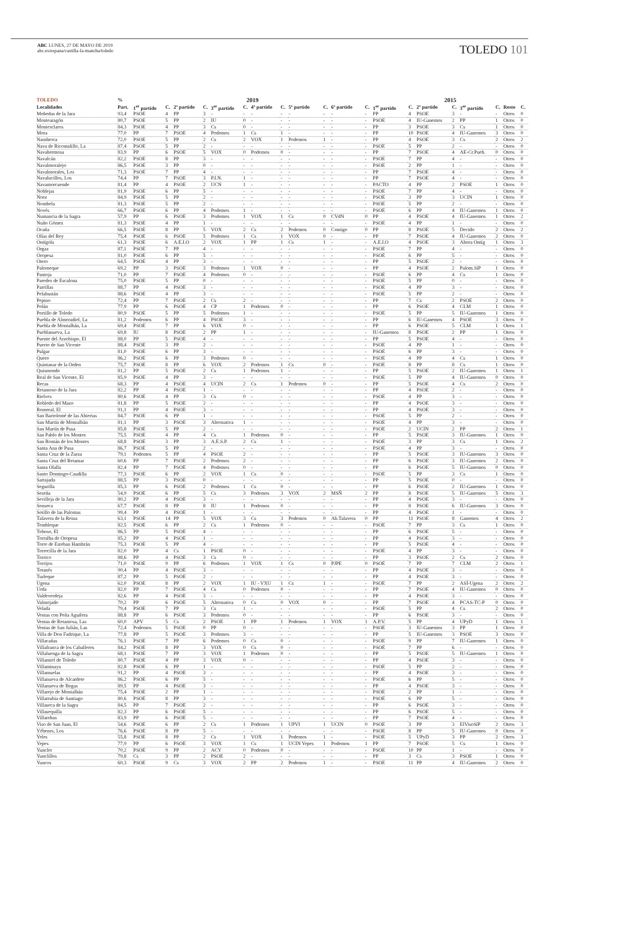ABC LUNES, 27 DE MAYO DE 2019
abc.es/espana/castilla-la-mancha/toledo
TOLEDO 101
| TOLEDO | % | 2019 | | | | | | | | | | | | 2015 | | | | | | | |
| --- | --- | --- | --- | --- | --- | --- | --- | --- | --- | --- | --- | --- | --- | --- | --- | --- | --- | --- | --- | --- | --- |
| Localidades | Part. | 1<sup>er</sup> partido | C. | 2º partido | C. | 3<sup>er</sup> partido | C. | 4º partido | C. | 5º partido | C. | 6º partido | C. | 1<sup>er</sup> partido | C. | 2º partido | C. | 3<sup>er</sup> partido | C. | Resto | C. |
| Mohedas de la Jara | 93,4 | PSOE | 4 | PP | 3 | - | - | - | - | - | - | - | - | PP | 4 | PSOE | 3 | - | - | Otros | 0 |
| Montearagón | 80,7 | PSOE | 5 | PP | 2 | IU | 0 | - | - | - | - | - | - | PSOE | 4 | IU-Ganemos | 2 | PP | 1 | Otros | 0 |
| Montesclaros | 84,3 | PSOE | 4 | PP | 3 | Cs | 0 | - | - | - | - | - | - | PP | 3 | PSOE | 3 | Cs | 1 | Otros | 0 |
| Mora | 77,0 | PP | 7 | PSOE | 4 | Podemos | 1 | Cs | 1 | - | - | - | - | PP | 10 | PSOE | 4 | IU-Ganemos | 3 | Otros | 0 |
| Nambroca | 72,0 | PSOE | 5 | PP | 2 | Cs | 2 | VOX | 1 | Podemos | 1 | - | - | PP | 4 | PSOE | 3 | Cs | 2 | Otros | 2 |
| Nava de Ricomalillo, La | 87,4 | PSOE | 5 | PP | 2 | - | - | - | - | - | - | - | - | PSOE | 5 | PP | 2 | - | - | Otros | 0 |
| Navahermosa | 83,9 | PP | 6 | PSOE | 5 | VOX | 0 | Podemos | 0 | - | - | - | - | PP | 7 | PSOE | 4 | AE-Cr.Pueb. | 0 | Otros | 0 |
| Navalcán | 82,2 | PSOE | 8 | PP | 3 | - | - | - | - | - | - | - | - | PSOE | 7 | PP | 4 | - | - | Otros | 0 |
| Navalmoralejo | 86,5 | PSOE | 3 | PP | 0 | - | - | - | - | - | - | - | - | PSOE | 2 | PP | 1 | - | - | Otros | 0 |
| Navalmorales, Los | 71,3 | PSOE | 7 | PP | 4 | - | - | - | - | - | - | - | - | PP | 7 | PSOE | 4 | - | - | Otros | 0 |
| Navalucillos, Los | 74,4 | PP | 7 | PSOE | 3 | P.I.N. | 1 | - | - | - | - | - | - | PP | 7 | PSOE | 4 | - | - | Otros | 0 |
| Navamorcuende | 81,4 | PP | 4 | PSOE | 2 | UCN | 1 | - | - | - | - | - | - | PACTO | 4 | PP | 2 | PSOE | 1 | Otros | 0 |
| Noblejas | 81,9 | PSOE | 6 | PP | 5 | - | - | - | - | - | - | - | - | PSOE | 7 | PP | 4 | - | - | Otros | 0 |
| Noez | 84,9 | PSOE | 5 | PP | 2 | - | - | - | - | - | - | - | - | PSOE | 3 | PP | 3 | UCIN | 1 | Otros | 0 |
| Nombela | 81,3 | PSOE | 5 | PP | 2 | - | - | - | - | - | - | - | - | PSOE | 5 | PP | 2 | - | - | Otros | 0 |
| Novés | 66,7 | PSOE | 6 | PP | 4 | Podemos | 1 | - | - | - | - | - | - | PSOE | 6 | PP | 4 | IU-Ganemos | 1 | Otros | 0 |
| Numancia de la Sagra | 57,9 | PP | 6 | PSOE | 3 | Podemos | 1 | VOX | 1 | Cs | 0 | CVdN | 0 | PP | 4 | PSOE | 4 | IU-Ganemos | 1 | Otros | 2 |
| Nuño Gómez | 81,3 | PSOE | 4 | PP | 1 | - | - | - | - | - | - | - | - | PSOE | 4 | PP | 1 | - | - | Otros | 0 |
| Ocaña | 66,5 | PSOE | 8 | PP | 5 | VOX | 2 | Cs | 2 | Podemos | 0 | Contigo | 0 | PP | 8 | PSOE | 5 | Decido | 2 | Otros | 2 |
| Olías del Rey | 75,4 | PSOE | 6 | PSOE | 5 | Podemos | 1 | Cs | 1 | VOX | 0 | - | - | PP | 7 | PSOE | 4 | IU-Ganemos | 2 | Otros | 0 |
| Ontígola | 61,3 | PSOE | 6 | A.E.I.O | 2 | VOX | 1 | PP | 1 | Cs | 1 | - | - | A.E.I.O | 4 | PSOE | 3 | Ahora Ontíg | 1 | Otros | 3 |
| Orgaz | 87,1 | PSOE | 7 | PP | 4 | - | - | - | - | - | - | - | - | PSOE | 7 | PP | 4 | - | - | Otros | 0 |
| Oropesa | 81,0 | PSOE | 6 | PP | 5 | - | - | - | - | - | - | - | - | PSOE | 6 | PP | 5 | - | - | Otros | 0 |
| Otero | 64,5 | PSOE | 4 | PP | 3 | - | - | - | - | - | - | - | - | PP | 5 | PSOE | 2 | - | - | Otros | 0 |
| Palomeque | 69,2 | PP | 3 | PSOE | 3 | Podemos | 1 | VOX | 0 | - | - | - | - | PP | 4 | PSOE | 2 | Palom.SíP | 1 | Otros | 0 |
| Pantoja | 71,0 | PP | 7 | PSOE | 4 | Podemos | 0 | - | - | - | - | - | - | PSOE | 6 | PP | 4 | Cs | 1 | Otros | 0 |
| Paredes de Escalona | 75,0 | PSOE | 5 | PP | 0 | - | - | - | - | - | - | - | - | PSOE | 5 | PP | 0 | - | - | Otros | 0 |
| Parrillas | 88,7 | PP | 4 | PSOE | 3 | - | - | - | - | - | - | - | - | PSOE | 4 | PP | 3 | - | - | Otros | 0 |
| Pelahustán | 88,6 | PSOE | 4 | PP | 3 | - | - | - | - | - | - | - | - | PSOE | 5 | PP | 2 | - | - | Otros | 0 |
| Pepino | 72,4 | PP | 7 | PSOE | 2 | Cs | 2 | - | - | - | - | - | - | PP | 7 | Cs | 2 | PSOE | 2 | Otros | 0 |
| Polán | 77,9 | PP | 6 | PSOE | 4 | CP | 1 | Podemos | 0 | - | - | - | - | PP | 6 | PSOE | 4 | CLM | 1 | Otros | 0 |
| Portillo de Toledo | 80,9 | PSOE | 5 | PP | 5 | Podemos | 1 | - | - | - | - | - | - | PSOE | 5 | PP | 5 | IU-Ganemos | 1 | Otros | 0 |
| Puebla de Almoradiel, La | 81,2 | Podemos | 6 | PP | 4 | PSOE | 3 | - | - | - | - | - | - | PP | 6 | IU-Ganemos | 4 | PSOE | 3 | Otros | 0 |
| Puebla de Montalbán, La | 69,4 | PSOE | 7 | PP | 6 | VOX | 0 | - | - | - | - | - | - | PP | 6 | PSOE | 5 | CLM | 1 | Otros | 1 |
| Pueblanueva, La | 69,8 | IU | 8 | PSOE | 2 | PP | 1 | - | - | - | - | - | - | IU-Ganemos | 8 | PSOE | 2 | PP | 1 | Otros | 0 |
| Puente del Arzobispo, El | 88,0 | PP | 5 | PSOE | 4 | - | - | - | - | - | - | - | - | PP | 5 | PSOE | 4 | - | - | Otros | 0 |
| Puerto de San Vicente | 88,4 | PSOE | 3 | PP | 2 | - | - | - | - | - | - | - | - | PSOE | 4 | PP | 1 | - | - | Otros | 0 |
| Pulgar | 81,0 | PSOE | 6 | PP | 3 | - | - | - | - | - | - | - | - | PSOE | 6 | PP | 3 | - | - | Otros | 0 |
| Quero | 86,2 | PSOE | 6 | PP | 3 | Podemos | 0 | - | - | - | - | - | - | PSOE | 4 | PP | 4 | Cs | 1 | Otros | 0 |
| Quintanar de la Orden | 75,7 | PSOE | 8 | PP | 6 | VOX | 2 | Podemos | 1 | Cs | 0 | - | - | PSOE | 8 | PP | 8 | Cs | 1 | Otros | 0 |
| Quismondo | 81,2 | PP | 5 | PSOE | 2 | Cs | 1 | Podemos | 1 | - | - | - | - | PP | 5 | PSOE | 2 | IU-Ganemos | 1 | Otros | 1 |
| Real de San Vicente, El | 85,9 | PSOE | 4 | PP | 3 | - | - | - | - | - | - | - | - | PSOE | 5 | PP | 4 | IU-Ganemos | 0 | Otros | 0 |
| Recas | 68,3 | PP | 4 | PSOE | 4 | UCIN | 2 | Cs | 1 | Podemos | 0 | - | - | PP | 5 | PSOE | 4 | Cs | 2 | Otros | 0 |
| Retamoso de la Jara | 82,2 | PP | 4 | PSOE | 1 | - | - | - | - | - | - | - | - | PP | 4 | PSOE | 2 | - | - | Otros | 0 |
| Rielves | 80,6 | PSOE | 4 | PP | 3 | Cs | 0 | - | - | - | - | - | - | PSOE | 4 | PP | 3 | - | - | Otros | 0 |
| Robledo del Mazo | 81,8 | PP | 5 | PSOE | 2 | - | - | - | - | - | - | - | - | PP | 4 | PSOE | 3 | - | - | Otros | 0 |
| Romeral, El | 91,1 | PP | 4 | PSOE | 3 | - | - | - | - | - | - | - | - | PP | 4 | PSOE | 3 | - | - | Otros | 0 |
| San Bartolomé de las Abiertas | 84,7 | PSOE | 6 | PP | 1 | - | - | - | - | - | - | - | - | PSOE | 5 | PP | 2 | - | - | Otros | 0 |
| San Martín de Montalbán | 81,1 | PP | 3 | PSOE | 3 | Alternativa | 1 | - | - | - | - | - | - | PSOE | 4 | PP | 3 | - | - | Otros | 0 |
| San Martín de Pusa | 85,8 | PSOE | 5 | PP | 2 | - | - | - | - | - | - | - | - | PSOE | 2 | UCIN | 2 | PP | 2 | Otros | 1 |
| San Pablo de los Montes | 75,5 | PSOE | 4 | PP | 4 | Cs | 1 | Podemos | 0 | - | - | - | - | PP | 5 | PSOE | 3 | IU-Ganemos | 1 | Otros | 0 |
| San Román de los Montes | 68,8 | PSOE | 3 | PP | 3 | A.E.S.P. | 2 | Cs | 1 | - | - | - | - | PSOE | 3 | PP | 3 | Cs | 1 | Otros | 2 |
| Santa Ana de Pusa | 86,7 | PSOE | 5 | PP | 2 | - | - | - | - | - | - | - | - | PSOE | 4 | PP | 3 | - | - | Otros | 0 |
| Santa Cruz de la Zarza | 79,1 | Podemos | 5 | PP | 4 | PSOE | 2 | - | - | - | - | - | - | PP | 5 | PSOE | 3 | IU-Ganemos | 3 | Otros | 0 |
| Santa Cruz del Retamar | 60,6 | PP | 7 | PSOE | 2 | Podemos | 2 | - | - | - | - | - | - | PP | 6 | PSOE | 3 | IU-Ganemos | 2 | Otros | 0 |
| Santa Olalla | 82,4 | PP | 7 | PSOE | 4 | Podemos | 0 | - | - | - | - | - | - | PP | 6 | PSOE | 5 | IU-Ganemos | 0 | Otros | 0 |
| Santo Domingo-Caudilla | 77,3 | PSOE | 6 | PP | 2 | VOX | 1 | Cs | 0 | - | - | - | - | PSOE | 5 | PP | 3 | Cs | 1 | Otros | 0 |
| Sartajada | 88,5 | PP | 3 | PSOE | 0 | - | - | - | - | - | - | - | - | PP | 5 | PSOE | 0 | - | - | Otros | 0 |
| Segurilla | 85,3 | PP | 6 | PSOE | 2 | Podemos | 1 | Cs | 0 | - | - | - | - | PP | 6 | PSOE | 2 | IU-Ganemos | 1 | Otros | 0 |
| Seseña | 54,9 | PSOE | 6 | PP | 5 | Cs | 3 | Podemos | 3 | VOX | 2 | MSÑ | 2 | PP | 8 | PSOE | 5 | IU-Ganemos | 5 | Otros | 3 |
| Sevilleja de la Jara | 80,2 | PP | 4 | PSOE | 3 | - | - | - | - | - | - | - | - | PP | 4 | PSOE | 3 | - | - | Otros | 0 |
| Sonseca | 67,7 | PSOE | 8 | PP | 8 | IU | 1 | Podemos | 0 | - | - | - | - | PP | 8 | PSOE | 6 | IU-Ganemos | 3 | Otros | 0 |
| Sotillo de las Palomas | 99,4 | PP | 4 | PSOE | 1 | - | - | - | - | - | - | - | - | PP | 4 | PSOE | 1 | - | - | Otros | 0 |
| Talavera de la Reina | 63,1 | PSOE | 14 | PP | 5 | VOX | 3 | Cs | 3 | Podemos | 0 | Ah.Talavera | 0 | PP | 11 | PSOE | 8 | Ganemos | 4 | Otros | 2 |
| Tembleque | 82,5 | PSOE | 6 | PP | 2 | Cs | 1 | Podemos | 0 | - | - | - | - | PSOE | 7 | PP | 3 | Cs | 1 | Otros | 0 |
| Toboso, El | 86,5 | PP | 5 | PSOE | 4 | - | - | - | - | - | - | - | - | PP | 6 | PSOE | 5 | - | - | Otros | 0 |
| Torralba de Oropesa | 85,2 | PP | 4 | PSOE | 1 | - | - | - | - | - | - | - | - | PP | 4 | PSOE | 3 | - | - | Otros | 0 |
| Torre de Esteban Hambrán | 75,3 | PSOE | 5 | PP | 4 | - | - | - | - | - | - | - | - | PP | 5 | PSOE | 4 | - | - | Otros | 0 |
| Torrecilla de la Jara | 82,0 | PP | 4 | Cs | 1 | PSOE | 0 | - | - | - | - | - | - | PSOE | 4 | PP | 3 | - | - | Otros | 0 |
| Torrico | 88,6 | PP | 4 | PSOE | 3 | Cs | 0 | - | - | - | - | - | - | PP | 3 | PSOE | 2 | Cs | 2 | Otros | 0 |
| Torrijos | 71,0 | PSOE | 9 | PP | 6 | Podemos | 1 | VOX | 1 | Cs | 0 | PJPE | 0 | PSOE | 7 | PP | 7 | CLM | 2 | Otros | 1 |
| Totanés | 90,4 | PP | 4 | PSOE | 3 | - | - | - | - | - | - | - | - | PP | 4 | PSOE | 3 | - | - | Otros | 0 |
| Turleque | 87,2 | PP | 5 | PSOE | 2 | - | - | - | - | - | - | - | - | PP | 4 | PSOE | 3 | - | - | Otros | 0 |
| Ugena | 62,0 | PSOE | 8 | PP | 2 | VOX | 1 | IU - VXU | 1 | Cs | 1 | - | - | PSOE | 7 | PP | 2 | ASÍ-Ugena | 2 | Otros | 2 |
| Urda | 82,0 | PP | 7 | PSOE | 4 | Cs | 0 | Podemos | 0 | - | - | - | - | PP | 7 | PSOE | 4 | IU-Ganemos | 0 | Otros | 0 |
| Valdeverdeja | 82,6 | PP | 4 | PSOE | 3 | - | - | - | - | - | - | - | - | PP | 4 | PSOE | 3 | - | - | Otros | 0 |
| Valmojado | 70,2 | PP | 6 | PSOE | 5 | Alternativa | 0 | Cs | 0 | VOX | 0 | - | - | PP | 7 | PSOE | 4 | PCAS-TC-P | 0 | Otros | 0 |
| Velada | 79,4 | PSOE | 7 | PP | 3 | Cs | 1 | - | - | - | - | - | - | PSOE | 5 | PP | 4 | Cs | 2 | Otros | 0 |
| Ventas con Peña Aguilera | 88,8 | PP | 6 | PSOE | 3 | Podemos | 0 | - | - | - | - | - | - | PP | 6 | PSOE | 3 | - | - | Otros | 0 |
| Ventas de Retamosa, Las | 60,0 | APV | 5 | Cs | 2 | PSOE | 1 | PP | 1 | Podemos | 1 | VOX | 1 | A.P.V. | 5 | PP | 4 | UPyD | 1 | Otros | 1 |
| Ventas de San Julián, Las | 72,4 | Podemos | 5 | PSOE | 0 | PP | 0 | - | - | - | - | - | - | PSOE | 3 | IU-Ganemos | 3 | PP | 1 | Otros | 0 |
| Villa de Don Fadrique, La | 77,8 | PP | 5 | PSOE | 3 | Podemos | 3 | - | - | - | - | - | - | PP | 5 | IU-Ganemos | 3 | PSOE | 3 | Otros | 0 |
| Villacañas | 76,1 | PSOE | 7 | PP | 6 | Podemos | 0 | Cs | 0 | - | - | - | - | PSOE | 9 | PP | 7 | IU-Ganemos | 1 | Otros | 0 |
| Villafranca de los Caballeros | 84,2 | PSOE | 8 | PP | 3 | VOX | 0 | Cs | 0 | - | - | - | - | PSOE | 7 | PP | 6 | - | - | Otros | 0 |
| Villaluenga de la Sagra | 68,1 | PSOE | 7 | PP | 3 | VOX | 1 | Podemos | 0 | - | - | - | - | PP | 5 | PSOE | 5 | IU-Ganemos | 1 | Otros | 0 |
| Villamiel de Toledo | 80,7 | PSOE | 4 | PP | 3 | VOX | 0 | - | - | - | - | - | - | PP | 4 | PSOE | 3 | - | - | Otros | 0 |
| Villaminaya | 82,8 | PSOE | 6 | PP | 1 | - | - | - | - | - | - | - | - | PSOE | 5 | PP | 2 | - | - | Otros | 0 |
| Villamuelas | 91,2 | PP | 4 | PSOE | 3 | - | - | - | - | - | - | - | - | PP | 4 | PSOE | 3 | - | - | Otros | 0 |
| Villanueva de Alcardete | 86,2 | PSOE | 6 | PP | 5 | - | - | - | - | - | - | - | - | PSOE | 6 | PP | 5 | - | - | Otros | 0 |
| Villanueva de Bogas | 89,5 | PP | 4 | PSOE | 3 | - | - | - | - | - | - | - | - | PP | 4 | PSOE | 3 | - | - | Otros | 0 |
| Villarejo de Montalbán | 75,4 | PSOE | 2 | PP | 1 | - | - | - | - | - | - | - | - | PSOE | 2 | PP | 1 | - | - | Otros | 0 |
| Villarrubia de Santiago | 80,6 | PSOE | 8 | PP | 3 | - | - | - | - | - | - | - | - | PSOE | 6 | PP | 5 | - | - | Otros | 0 |
| Villaseca de la Sagra | 84,5 | PP | 7 | PSOE | 2 | - | - | - | - | - | - | - | - | PP | 6 | PSOE | 3 | - | - | Otros | 0 |
| Villasequilla | 82,3 | PP | 6 | PSOE | 5 | - | - | - | - | - | - | - | - | PP | 6 | PSOE | 5 | - | - | Otros | 0 |
| Villatobas | 83,9 | PP | 6 | PSOE | 5 | - | - | - | - | - | - | - | - | PP | 7 | PSOE | 4 | - | - | Otros | 0 |
| Viso de San Juan, El | 54,6 | PSOE | 6 | PP | 2 | Cs | 1 | Podemos | 1 | UPVI | 1 | UCIN | 0 | PSOE | 3 | PP | 3 | ElVisoSíP | 2 | Otros | 3 |
| Yébenes, Los | 76,6 | PSOE | 8 | PP | 5 | - | - | - | - | - | - | - | - | PSOE | 8 | PP | 5 | IU-Ganemos | 0 | Otros | 0 |
| Yeles | 55,8 | PSOE | 8 | PP | 2 | Cs | 1 | VOX | 1 | Podemos | 1 | - | - | PSOE | 5 | UPyD | 3 | PP | 2 | Otros | 3 |
| Yepes | 77,9 | PP | 6 | PSOE | 3 | VOX | 1 | Cs | 1 | UCIN Yepes | 1 | Podemos | 1 | PP | 7 | PSOE | 5 | Cs | 1 | Otros | 0 |
| Yuncler | 70,2 | PSOE | 9 | PP | 2 | ACY | 0 | Podemos | 0 | - | - | - | - | PSOE | 10 | PP | 1 | - | - | Otros | 0 |
| Yunclillos | 79,8 | Cs | 3 | PP | 2 | PSOE | 2 | - | - | - | - | - | - | PP | 3 | Cs | 3 | PSOE | 1 | Otros | 0 |
| Yuncos | 60,3 | PSOE | 9 | Cs | 3 | VOX | 2 | PP | 2 | Podemos | 1 | - | - | PSOE | 11 | PP | 4 | IU-Ganemos | 2 | Otros | 0 |